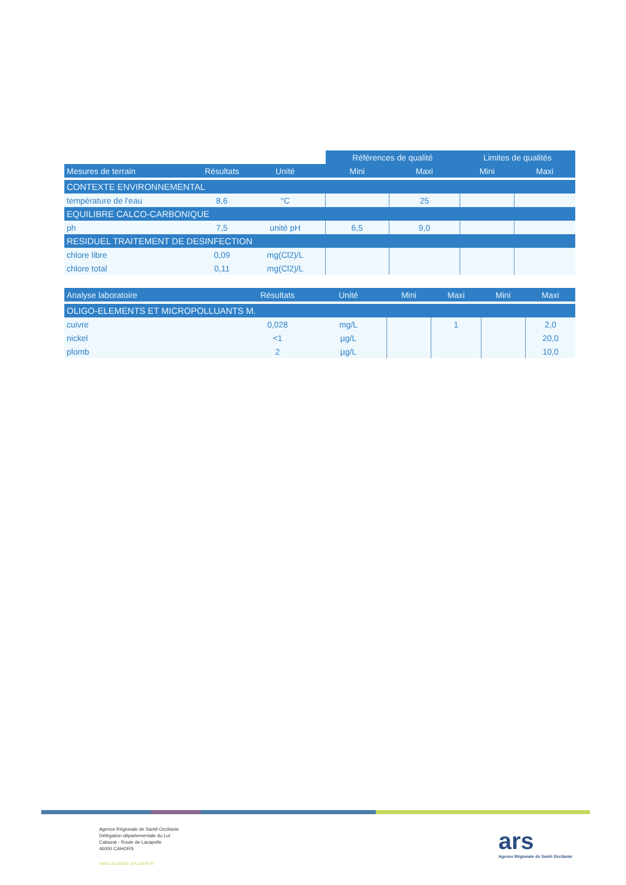| | | | | Références de qualité | | Limites de qualités | |
| Mesures de terrain | Résultats | Unité | | Mini | Maxi | Mini | Maxi |
| CONTEXTE ENVIRONNEMENTAL | | | | | | | |
| température de l'eau | 8,6 | °C | | | 25 | | |
| EQUILIBRE CALCO-CARBONIQUE | | | | | | | |
| ph | 7,5 | unité pH | | 6,5 | 9,0 | | |
| RESIDUEL TRAITEMENT DE DESINFECTION | | | | | | | |
| chlore libre | 0,09 | mg(Cl2)/L | | | | | |
| chlore total | 0,11 | mg(Cl2)/L | | | | | |
| Analyse laboratoire | Résultats | Unité | | Mini | Maxi | Mini | Maxi |
| --- | --- | --- | --- | --- | --- | --- | --- |
| OLIGO-ELEMENTS ET MICROPOLLUANTS M. | | | | | | | |
| cuivre | 0,028 | mg/L | | | 1 | | 2,0 |
| nickel | <1 | µg/L | | | | | 20,0 |
| plomb | 2 | µg/L | | | | | 10,0 |
Agence Régionale de Santé Occitanie
Délégation départementale du Lot
Cabazat - Route de Lacapelle
46000 CAHORS
www.occitanie.ars.sante.fr
ars
Agence Régionale de Santé Occitanie